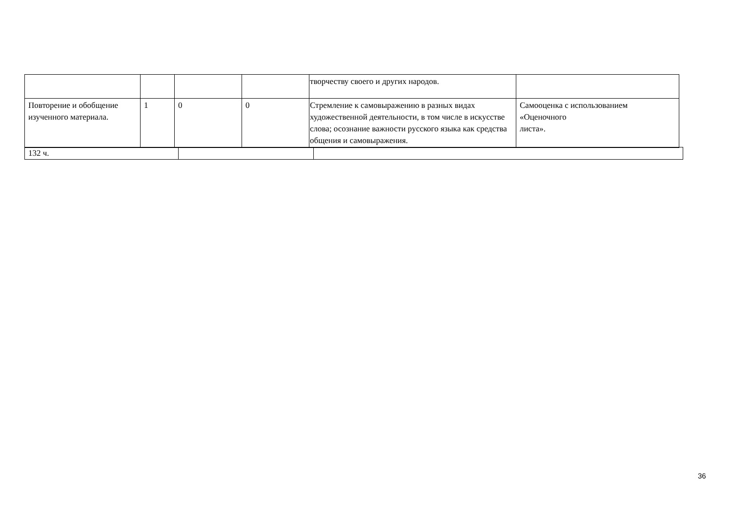| | | | | творчеству своего и других народов. | |
| Повторение и обобщение изученного материала. | 1 | 0 | 0 | Стремление к самовыражению в разных видах художественной деятельности, в том числе в искусстве слова; осознание важности русского языка как средства общения и самовыражения. | Самооценка с использованием «Оценочного листа». |
| 132 ч. | | |
36